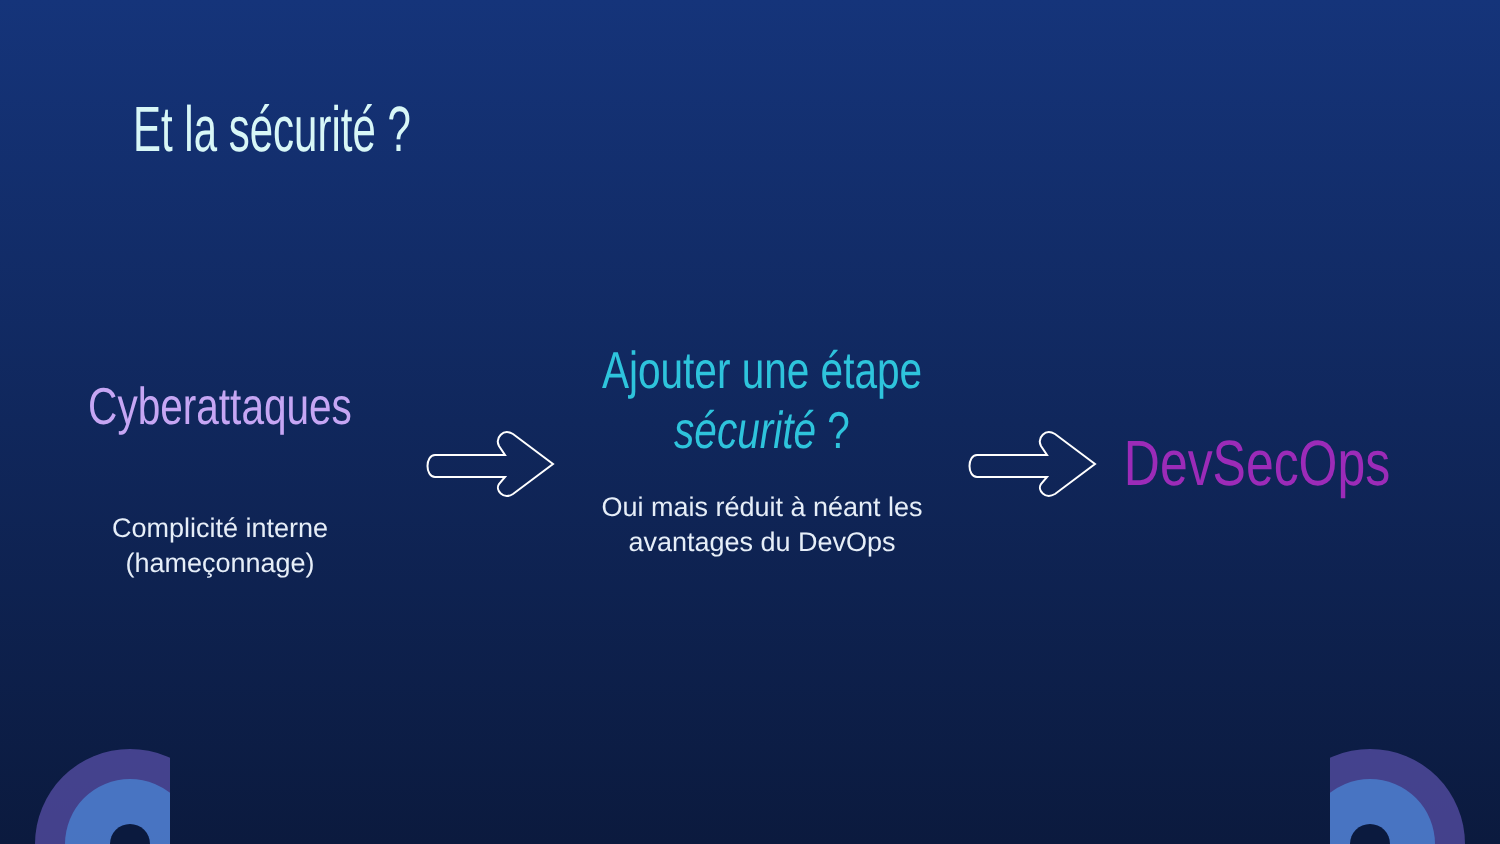Et la sécurité ?
Cyberattaques
Complicité interne
(hameçonnage)
Ajouter une étape
sécurité ?
Oui mais réduit à néant les
avantages du DevOps
DevSecOps